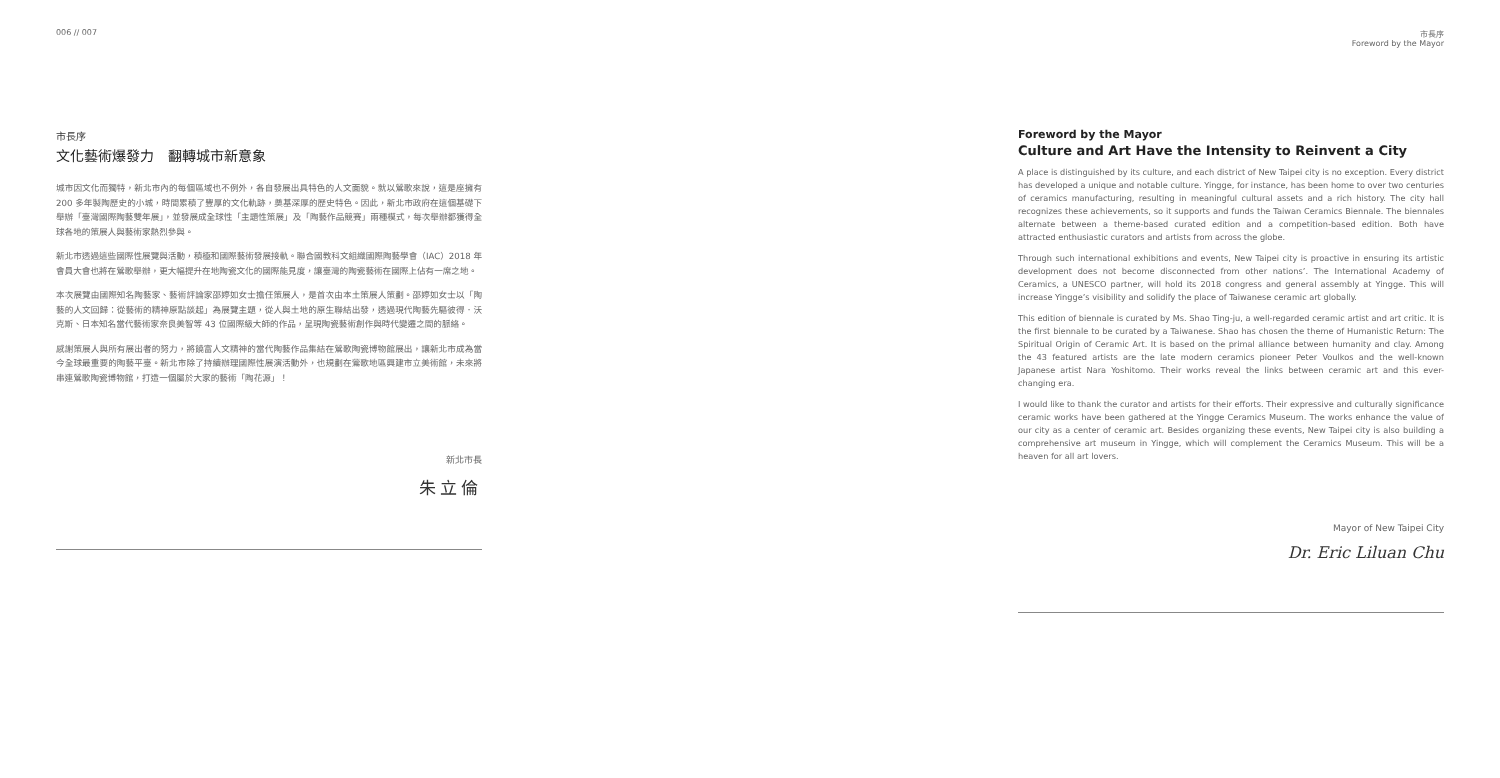006 // 007
市長序
文化藝術爆發力　翻轉城市新意象
城市因文化而獨特，新北市內的每個區域也不例外，各自發展出具特色的人文面貌。就以鶯歌來說，這是座擁有 200 多年製陶歷史的小城，時間累積了豐厚的文化軌跡，奠基深厚的歷史特色。因此，新北市政府在這個基礎下舉辦「臺灣國際陶藝雙年展」，並發展成全球性「主題性策展」及「陶藝作品競賽」兩種模式，每次舉辦都獲得全球各地的策展人與藝術家熱烈參與。
新北市透過這些國際性展覽與活動，積極和國際藝術發展接軌。聯合國教科文組織國際陶藝學會（IAC）2018 年會員大會也將在鶯歌舉辦，更大幅提升在地陶瓷文化的國際能見度，讓臺灣的陶瓷藝術在國際上佔有一席之地。
本次展覽由國際知名陶藝家、藝術評論家邵婷如女士擔任策展人，是首次由本土策展人策劃。邵婷如女士以「陶藝的人文回歸：從藝術的精神原點談起」為展覽主題，從人與土地的原生聯結出發，透過現代陶藝先驅彼得．沃克斯、日本知名當代藝術家奈良美智等 43 位國際級大師的作品，呈現陶瓷藝術創作與時代變遷之間的脈絡。
感謝策展人與所有展出者的努力，將饒富人文精神的當代陶藝作品集結在鶯歌陶瓷博物館展出，讓新北市成為當今全球最重要的陶藝平臺。新北市除了持續辦理國際性展演活動外，也規劃在鶯歌地區興建市立美術館，未來將串連鶯歌陶瓷博物館，打造一個屬於大家的藝術「陶花源」！
新北市長
朱立倫
市長序
Foreword by the Mayor
Foreword by the Mayor
Culture and Art Have the Intensity to Reinvent a City
A place is distinguished by its culture, and each district of New Taipei city is no exception. Every district has developed a unique and notable culture. Yingge, for instance, has been home to over two centuries of ceramics manufacturing, resulting in meaningful cultural assets and a rich history. The city hall recognizes these achievements, so it supports and funds the Taiwan Ceramics Biennale. The biennales alternate between a theme-based curated edition and a competition-based edition. Both have attracted enthusiastic curators and artists from across the globe.
Through such international exhibitions and events, New Taipei city is proactive in ensuring its artistic development does not become disconnected from other nations’. The International Academy of Ceramics, a UNESCO partner, will hold its 2018 congress and general assembly at Yingge. This will increase Yingge’s visibility and solidify the place of Taiwanese ceramic art globally.
This edition of biennale is curated by Ms. Shao Ting-ju, a well-regarded ceramic artist and art critic. It is the first biennale to be curated by a Taiwanese. Shao has chosen the theme of Humanistic Return: The Spiritual Origin of Ceramic Art. It is based on the primal alliance between humanity and clay. Among the 43 featured artists are the late modern ceramics pioneer Peter Voulkos and the well-known Japanese artist Nara Yoshitomo. Their works reveal the links between ceramic art and this ever-changing era.
I would like to thank the curator and artists for their efforts. Their expressive and culturally significance ceramic works have been gathered at the Yingge Ceramics Museum. The works enhance the value of our city as a center of ceramic art. Besides organizing these events, New Taipei city is also building a comprehensive art museum in Yingge, which will complement the Ceramics Museum. This will be a heaven for all art lovers.
Mayor of New Taipei City
Dr. Eric Liluan Chu